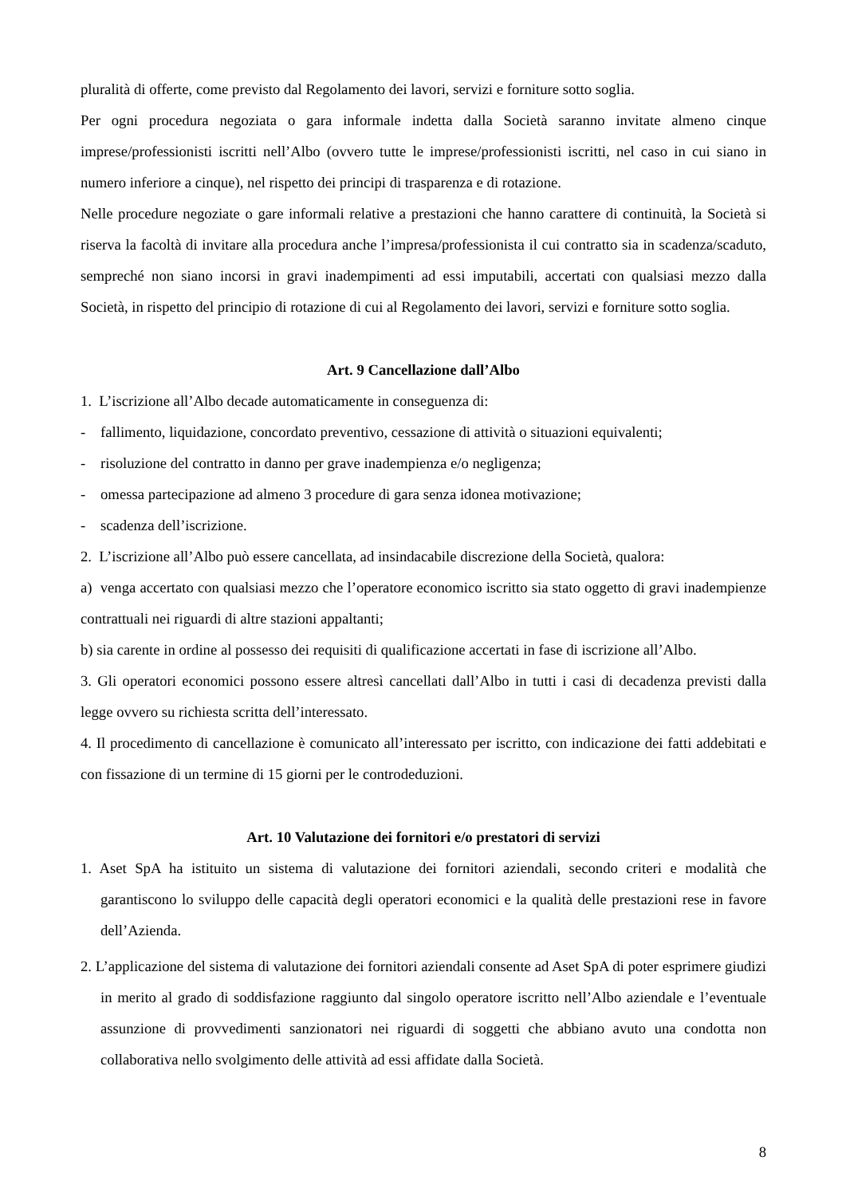pluralità di offerte, come previsto dal Regolamento dei lavori, servizi e forniture sotto soglia.
Per ogni procedura negoziata o gara informale indetta dalla Società saranno invitate almeno cinque imprese/professionisti iscritti nell’Albo (ovvero tutte le imprese/professionisti iscritti, nel caso in cui siano in numero inferiore a cinque), nel rispetto dei principi di trasparenza e di rotazione.
Nelle procedure negoziate o gare informali relative a prestazioni che hanno carattere di continuità, la Società si riserva la facoltà di invitare alla procedura anche l’impresa/professionista il cui contratto sia in scadenza/scaduto, sempreché non siano incorsi in gravi inadempimenti ad essi imputabili, accertati con qualsiasi mezzo dalla Società, in rispetto del principio di rotazione di cui al Regolamento dei lavori, servizi e forniture sotto soglia.
Art. 9 Cancellazione dall’Albo
1. L’iscrizione all’Albo decade automaticamente in conseguenza di:
- fallimento, liquidazione, concordato preventivo, cessazione di attività o situazioni equivalenti;
- risoluzione del contratto in danno per grave inadempienza e/o negligenza;
- omessa partecipazione ad almeno 3 procedure di gara senza idonea motivazione;
- scadenza dell’iscrizione.
2. L’iscrizione all’Albo può essere cancellata, ad insindacabile discrezione della Società, qualora:
a) venga accertato con qualsiasi mezzo che l’operatore economico iscritto sia stato oggetto di gravi inadempienze contrattuali nei riguardi di altre stazioni appaltanti;
b) sia carente in ordine al possesso dei requisiti di qualificazione accertati in fase di iscrizione all’Albo.
3. Gli operatori economici possono essere altresì cancellati dall’Albo in tutti i casi di decadenza previsti dalla legge ovvero su richiesta scritta dell’interessato.
4. Il procedimento di cancellazione è comunicato all’interessato per iscritto, con indicazione dei fatti addebitati e con fissazione di un termine di 15 giorni per le controdeduzioni.
Art. 10 Valutazione dei fornitori e/o prestatori di servizi
1. Aset SpA ha istituito un sistema di valutazione dei fornitori aziendali, secondo criteri e modalità che garantiscono lo sviluppo delle capacità degli operatori economici e la qualità delle prestazioni rese in favore dell’Azienda.
2. L’applicazione del sistema di valutazione dei fornitori aziendali consente ad Aset SpA di poter esprimere giudizi in merito al grado di soddisfazione raggiunto dal singolo operatore iscritto nell’Albo aziendale e l’eventuale assunzione di provvedimenti sanzionatori nei riguardi di soggetti che abbiano avuto una condotta non collaborativa nello svolgimento delle attività ad essi affidate dalla Società.
8